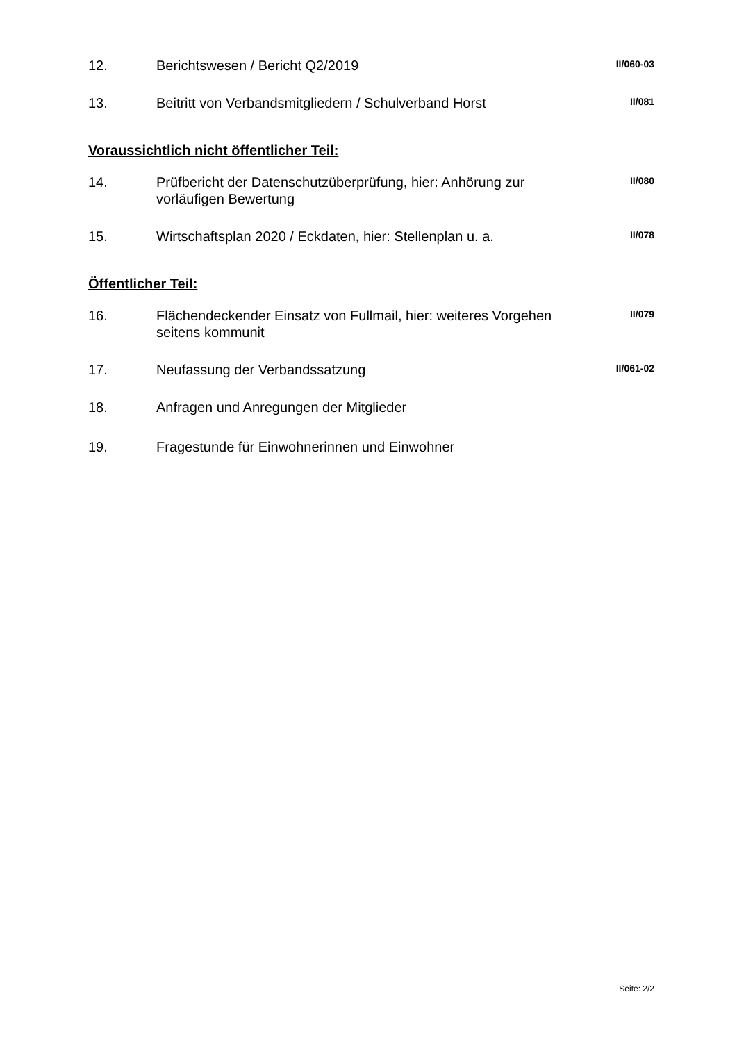12. Berichtswesen / Bericht Q2/2019
II/060-03
13. Beitritt von Verbandsmitgliedern / Schulverband Horst
II/081
Voraussichtlich nicht öffentlicher Teil:
14. Prüfbericht der Datenschutzüberprüfung, hier: Anhörung zur vorläufigen Bewertung
II/080
15. Wirtschaftsplan 2020 / Eckdaten, hier: Stellenplan u. a.
II/078
Öffentlicher Teil:
16. Flächendeckender Einsatz von Fullmail, hier: weiteres Vorgehen seitens kommunit
II/079
17. Neufassung der Verbandssatzung
II/061-02
18. Anfragen und Anregungen der Mitglieder
19. Fragestunde für Einwohnerinnen und Einwohner
Seite: 2/2